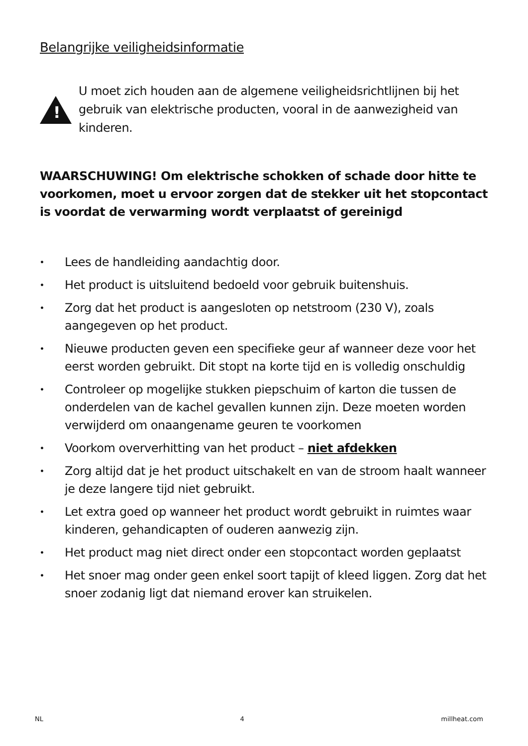Belangrijke veiligheidsinformatie
!
U moet zich houden aan de algemene veiligheidsrichtlijnen bij het gebruik van elektrische producten, vooral in de aanwezigheid van kinderen.
WAARSCHUWING! Om elektrische schokken of schade door hitte te voorkomen, moet u ervoor zorgen dat de stekker uit het stopcontact is voordat de verwarming wordt verplaatst of gereinigd
• Lees de handleiding aandachtig door.
• Het product is uitsluitend bedoeld voor gebruik buitenshuis.
• Zorg dat het product is aangesloten op netstroom (230 V), zoals aangegeven op het product.
• Nieuwe producten geven een specifieke geur af wanneer deze voor het eerst worden gebruikt. Dit stopt na korte tijd en is volledig onschuldig
• Controleer op mogelijke stukken piepschuim of karton die tussen de onderdelen van de kachel gevallen kunnen zijn. Deze moeten worden verwijderd om onaangename geuren te voorkomen
• Voorkom oververhitting van het product – niet afdekken
• Zorg altijd dat je het product uitschakelt en van de stroom haalt wanneer je deze langere tijd niet gebruikt.
• Let extra goed op wanneer het product wordt gebruikt in ruimtes waar kinderen, gehandicapten of ouderen aanwezig zijn.
• Het product mag niet direct onder een stopcontact worden geplaatst
• Het snoer mag onder geen enkel soort tapijt of kleed liggen. Zorg dat het snoer zodanig ligt dat niemand erover kan struikelen.
NL 4 millheat.com